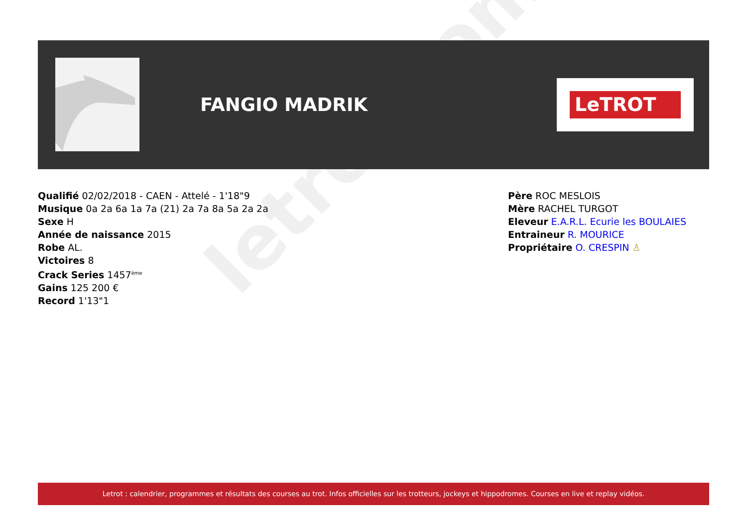letrot.com
FANGIO MADRIK
LeTROT
Qualifié 02/02/2018 - CAEN - Attelé - 1'18"9
Musique 0a 2a 6a 1a 7a (21) 2a 7a 8a 5a 2a 2a
Sexe H
Année de naissance 2015
Robe AL.
Victoires 8
Crack Series 1457<sup>ème</sup>
Gains 125 200 €
Record 1'13"1
Père ROC MESLOIS
Mère RACHEL TURGOT
Eleveur E.A.R.L. Ecurie les BOULAIES
Entraineur R. MOURICE
Propriétaire O. CRESPIN ♙
Letrot : calendrier, programmes et résultats des courses au trot. Infos officielles sur les trotteurs, jockeys et hippodromes. Courses en live et replay vidéos.